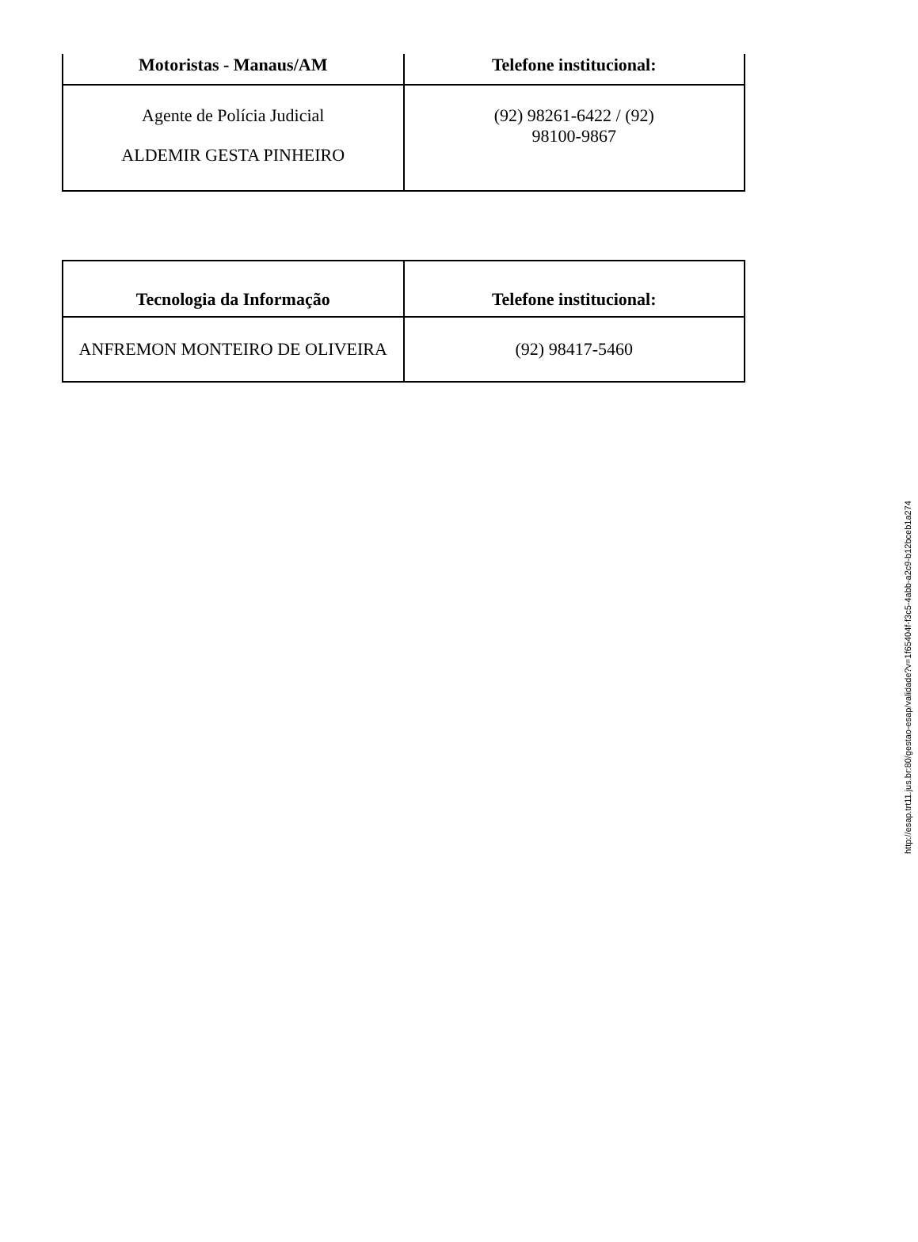| Motoristas - Manaus/AM | Telefone institucional: |
| --- | --- |
| Agente de Polícia Judicial ALDEMIR GESTA PINHEIRO | (92) 98261-6422 / (92) 98100-9867 |
| Tecnologia da Informação | Telefone institucional: |
| --- | --- |
| ANFREMON MONTEIRO DE OLIVEIRA | (92) 98417-5460 |
http://esap.trt11.jus.br:80/gestao-esap/validade?v=1f65404f-f3c5-4abb-a2c9-b12bceb1a274